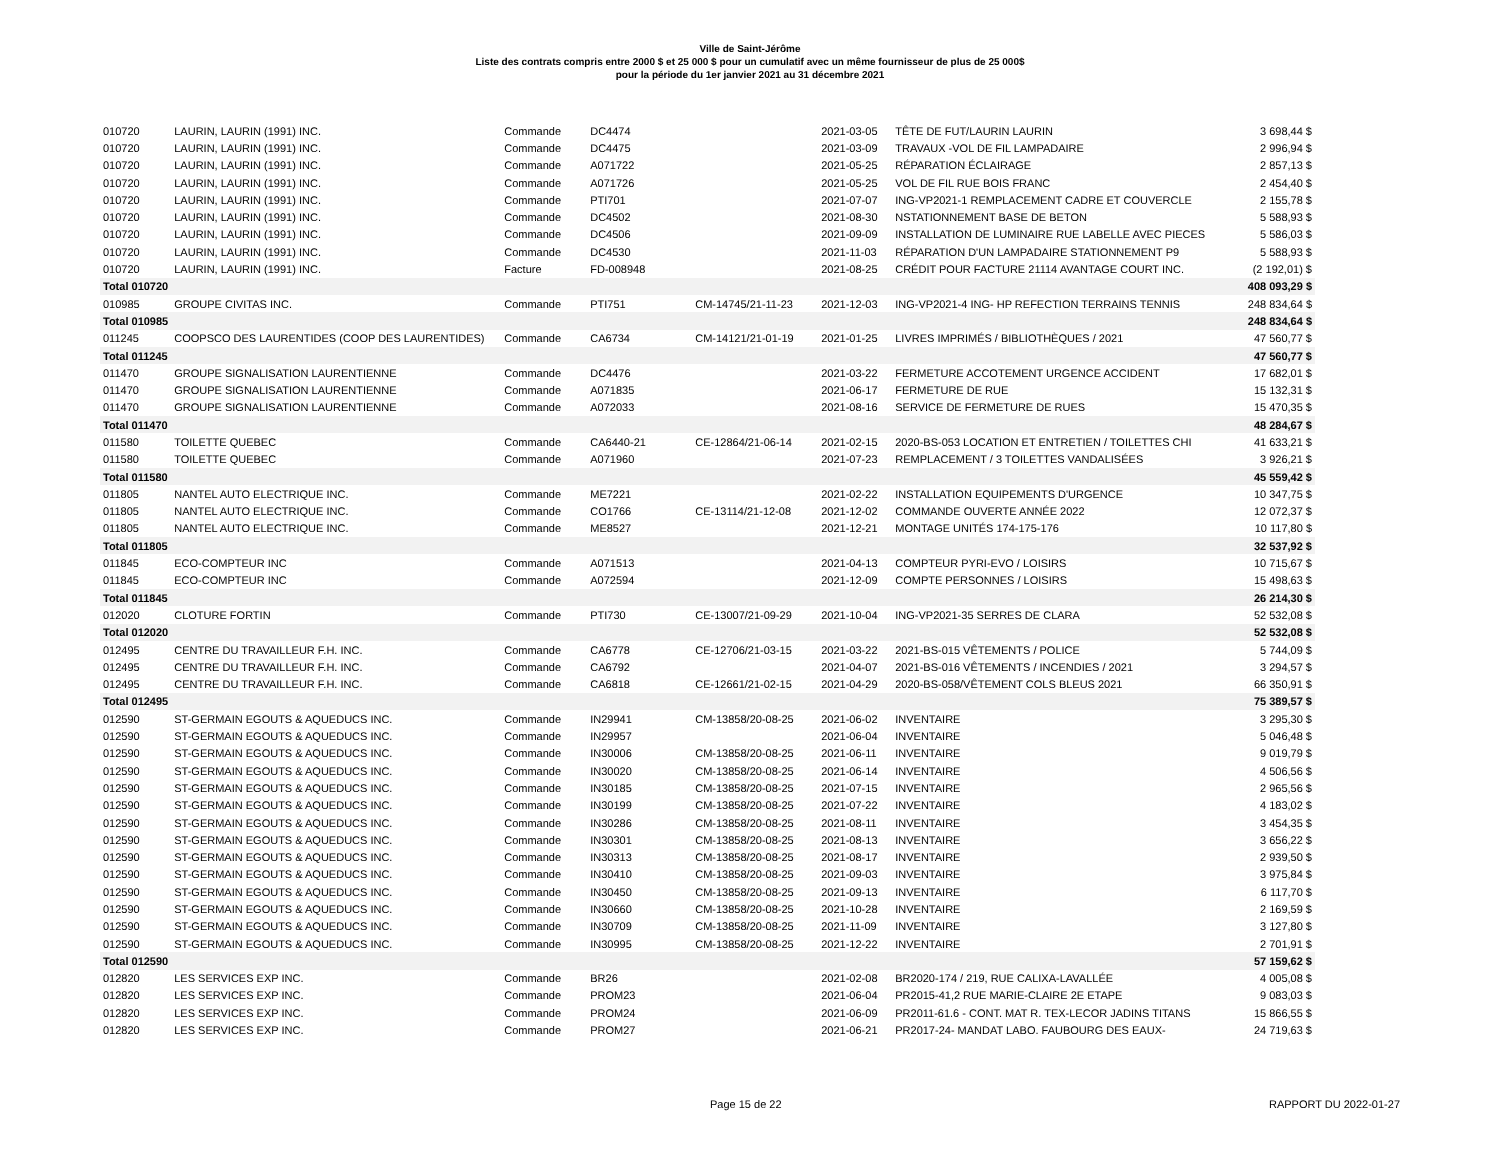Ville de Saint-Jérôme
Liste des contrats compris entre 2000 $ et 25 000 $ pour un cumulatif avec un même fournisseur de plus de 25 000$
pour la période du 1er janvier 2021 au 31 décembre 2021
| 010720 | LAURIN, LAURIN (1991) INC. | Commande | DC4474 | | 2021-03-05 | TÊTE DE FUT/LAURIN LAURIN | 3 698,44 $ |
| 010720 | LAURIN, LAURIN (1991) INC. | Commande | DC4475 | | 2021-03-09 | TRAVAUX -VOL DE FIL LAMPADAIRE | 2 996,94 $ |
| 010720 | LAURIN, LAURIN (1991) INC. | Commande | A071722 | | 2021-05-25 | RÉPARATION ÉCLAIRAGE | 2 857,13 $ |
| 010720 | LAURIN, LAURIN (1991) INC. | Commande | A071726 | | 2021-05-25 | VOL DE FIL RUE BOIS FRANC | 2 454,40 $ |
| 010720 | LAURIN, LAURIN (1991) INC. | Commande | PTI701 | | 2021-07-07 | ING-VP2021-1 REMPLACEMENT CADRE ET COUVERCLE | 2 155,78 $ |
| 010720 | LAURIN, LAURIN (1991) INC. | Commande | DC4502 | | 2021-08-30 | NSTATIONNEMENT BASE DE BETON | 5 588,93 $ |
| 010720 | LAURIN, LAURIN (1991) INC. | Commande | DC4506 | | 2021-09-09 | INSTALLATION DE LUMINAIRE RUE LABELLE AVEC PIECES | 5 586,03 $ |
| 010720 | LAURIN, LAURIN (1991) INC. | Commande | DC4530 | | 2021-11-03 | RÉPARATION D'UN LAMPADAIRE STATIONNEMENT P9 | 5 588,93 $ |
| 010720 | LAURIN, LAURIN (1991) INC. | Facture | FD-008948 | | 2021-08-25 | CRÉDIT POUR FACTURE 21114 AVANTAGE COURT INC. | (2 192,01) $ |
| Total 010720 | | | | | | | 408 093,29 $ |
| 010985 | GROUPE CIVITAS INC. | Commande | PTI751 | CM-14745/21-11-23 | 2021-12-03 | ING-VP2021-4 ING- HP REFECTION TERRAINS TENNIS | 248 834,64 $ |
| Total 010985 | | | | | | | 248 834,64 $ |
| 011245 | COOPSCO DES LAURENTIDES (COOP DES LAURENTIDES) | Commande | CA6734 | CM-14121/21-01-19 | 2021-01-25 | LIVRES IMPRIMÉS / BIBLIOTHÈQUES / 2021 | 47 560,77 $ |
| Total 011245 | | | | | | | 47 560,77 $ |
| 011470 | GROUPE SIGNALISATION LAURENTIENNE | Commande | DC4476 | | 2021-03-22 | FERMETURE ACCOTEMENT URGENCE ACCIDENT | 17 682,01 $ |
| 011470 | GROUPE SIGNALISATION LAURENTIENNE | Commande | A071835 | | 2021-06-17 | FERMETURE DE RUE | 15 132,31 $ |
| 011470 | GROUPE SIGNALISATION LAURENTIENNE | Commande | A072033 | | 2021-08-16 | SERVICE DE FERMETURE DE RUES | 15 470,35 $ |
| Total 011470 | | | | | | | 48 284,67 $ |
| 011580 | TOILETTE QUEBEC | Commande | CA6440-21 | CE-12864/21-06-14 | 2021-02-15 | 2020-BS-053 LOCATION ET ENTRETIEN / TOILETTES CHI | 41 633,21 $ |
| 011580 | TOILETTE QUEBEC | Commande | A071960 | | 2021-07-23 | REMPLACEMENT / 3 TOILETTES VANDALISÉES | 3 926,21 $ |
| Total 011580 | | | | | | | 45 559,42 $ |
| 011805 | NANTEL AUTO ELECTRIQUE INC. | Commande | ME7221 | | 2021-02-22 | INSTALLATION EQUIPEMENTS D'URGENCE | 10 347,75 $ |
| 011805 | NANTEL AUTO ELECTRIQUE INC. | Commande | CO1766 | CE-13114/21-12-08 | 2021-12-02 | COMMANDE OUVERTE ANNÉE 2022 | 12 072,37 $ |
| 011805 | NANTEL AUTO ELECTRIQUE INC. | Commande | ME8527 | | 2021-12-21 | MONTAGE UNITÉS 174-175-176 | 10 117,80 $ |
| Total 011805 | | | | | | | 32 537,92 $ |
| 011845 | ECO-COMPTEUR INC | Commande | A071513 | | 2021-04-13 | COMPTEUR PYRI-EVO / LOISIRS | 10 715,67 $ |
| 011845 | ECO-COMPTEUR INC | Commande | A072594 | | 2021-12-09 | COMPTE PERSONNES / LOISIRS | 15 498,63 $ |
| Total 011845 | | | | | | | 26 214,30 $ |
| 012020 | CLOTURE FORTIN | Commande | PTI730 | CE-13007/21-09-29 | 2021-10-04 | ING-VP2021-35 SERRES DE CLARA | 52 532,08 $ |
| Total 012020 | | | | | | | 52 532,08 $ |
| 012495 | CENTRE DU TRAVAILLEUR F.H. INC. | Commande | CA6778 | CE-12706/21-03-15 | 2021-03-22 | 2021-BS-015 VÊTEMENTS / POLICE | 5 744,09 $ |
| 012495 | CENTRE DU TRAVAILLEUR F.H. INC. | Commande | CA6792 | | 2021-04-07 | 2021-BS-016 VÊTEMENTS / INCENDIES / 2021 | 3 294,57 $ |
| 012495 | CENTRE DU TRAVAILLEUR F.H. INC. | Commande | CA6818 | CE-12661/21-02-15 | 2021-04-29 | 2020-BS-058/VÊTEMENT COLS BLEUS 2021 | 66 350,91 $ |
| Total 012495 | | | | | | | 75 389,57 $ |
| 012590 | ST-GERMAIN EGOUTS & AQUEDUCS INC. | Commande | IN29941 | CM-13858/20-08-25 | 2021-06-02 | INVENTAIRE | 3 295,30 $ |
| 012590 | ST-GERMAIN EGOUTS & AQUEDUCS INC. | Commande | IN29957 | | 2021-06-04 | INVENTAIRE | 5 046,48 $ |
| 012590 | ST-GERMAIN EGOUTS & AQUEDUCS INC. | Commande | IN30006 | CM-13858/20-08-25 | 2021-06-11 | INVENTAIRE | 9 019,79 $ |
| 012590 | ST-GERMAIN EGOUTS & AQUEDUCS INC. | Commande | IN30020 | CM-13858/20-08-25 | 2021-06-14 | INVENTAIRE | 4 506,56 $ |
| 012590 | ST-GERMAIN EGOUTS & AQUEDUCS INC. | Commande | IN30185 | CM-13858/20-08-25 | 2021-07-15 | INVENTAIRE | 2 965,56 $ |
| 012590 | ST-GERMAIN EGOUTS & AQUEDUCS INC. | Commande | IN30199 | CM-13858/20-08-25 | 2021-07-22 | INVENTAIRE | 4 183,02 $ |
| 012590 | ST-GERMAIN EGOUTS & AQUEDUCS INC. | Commande | IN30286 | CM-13858/20-08-25 | 2021-08-11 | INVENTAIRE | 3 454,35 $ |
| 012590 | ST-GERMAIN EGOUTS & AQUEDUCS INC. | Commande | IN30301 | CM-13858/20-08-25 | 2021-08-13 | INVENTAIRE | 3 656,22 $ |
| 012590 | ST-GERMAIN EGOUTS & AQUEDUCS INC. | Commande | IN30313 | CM-13858/20-08-25 | 2021-08-17 | INVENTAIRE | 2 939,50 $ |
| 012590 | ST-GERMAIN EGOUTS & AQUEDUCS INC. | Commande | IN30410 | CM-13858/20-08-25 | 2021-09-03 | INVENTAIRE | 3 975,84 $ |
| 012590 | ST-GERMAIN EGOUTS & AQUEDUCS INC. | Commande | IN30450 | CM-13858/20-08-25 | 2021-09-13 | INVENTAIRE | 6 117,70 $ |
| 012590 | ST-GERMAIN EGOUTS & AQUEDUCS INC. | Commande | IN30660 | CM-13858/20-08-25 | 2021-10-28 | INVENTAIRE | 2 169,59 $ |
| 012590 | ST-GERMAIN EGOUTS & AQUEDUCS INC. | Commande | IN30709 | CM-13858/20-08-25 | 2021-11-09 | INVENTAIRE | 3 127,80 $ |
| 012590 | ST-GERMAIN EGOUTS & AQUEDUCS INC. | Commande | IN30995 | CM-13858/20-08-25 | 2021-12-22 | INVENTAIRE | 2 701,91 $ |
| Total 012590 | | | | | | | 57 159,62 $ |
| 012820 | LES SERVICES EXP INC. | Commande | BR26 | | 2021-02-08 | BR2020-174 / 219, RUE CALIXA-LAVALLÉE | 4 005,08 $ |
| 012820 | LES SERVICES EXP INC. | Commande | PROM23 | | 2021-06-04 | PR2015-41,2 RUE MARIE-CLAIRE 2E ETAPE | 9 083,03 $ |
| 012820 | LES SERVICES EXP INC. | Commande | PROM24 | | 2021-06-09 | PR2011-61.6 - CONT. MAT R. TEX-LECOR JADINS TITANS | 15 866,55 $ |
| 012820 | LES SERVICES EXP INC. | Commande | PROM27 | | 2021-06-21 | PR2017-24- MANDAT LABO. FAUBOURG DES EAUX- | 24 719,63 $ |
Page 15 de 22 RAPPORT DU 2022-01-27